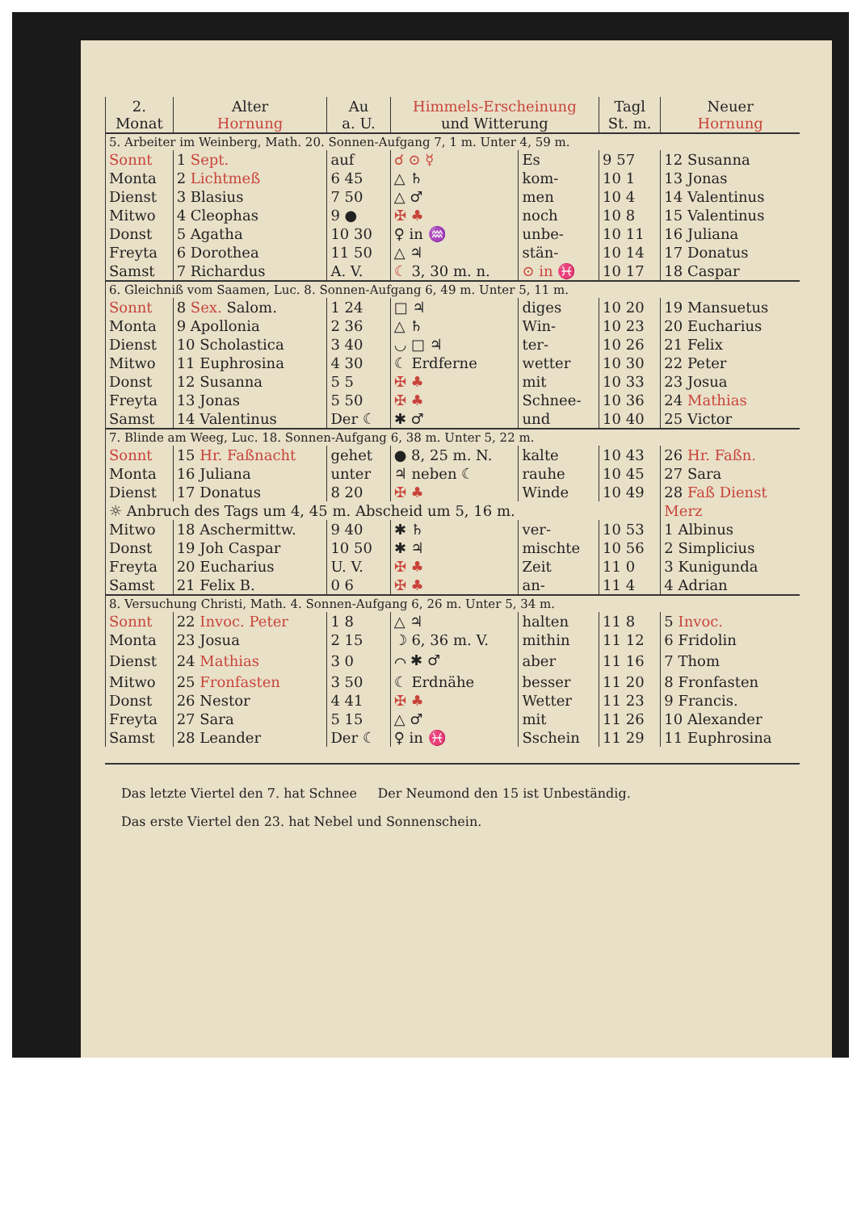| 2. Monat | Alter Hornung | Au a. U. | Himmels-Erscheinung und Witterung | | Tagl St. m. | Neuer Hornung |
| --- | --- | --- | --- | --- | --- | --- |
| 5. Arbeiter im Weinberg, Math. 20. Sonnen-Aufgang 7, 1 m. Unter 4, 59 m. | | | | | | |
| Sonnt | 1 Sept. | auf | ☌ ⊙ ☿ | Es | 9 57 | 12 Susanna |
| Monta | 2 Lichtmeß | 6 45 | △ ♄ | kom- | 10 1 | 13 Jonas |
| Dienst | 3 Blasius | 7 50 | △ ♂ | men | 10 4 | 14 Valentinus |
| Mitwo | 4 Cleophas | 9 ● | ✠ ♣ | noch | 10 8 | 15 Valentinus |
| Donst | 5 Agatha | 10 30 | ♀ in ♒ | unbe- | 10 11 | 16 Juliana |
| Freyta | 6 Dorothea | 11 50 | △ ♃ | stän- | 10 14 | 17 Donatus |
| Samst | 7 Richardus | A. V. | ☾ 3, 30 m. n. | ⊙ in ♓ | 10 17 | 18 Caspar |
| 6. Gleichniß vom Saamen, Luc. 8. Sonnen-Aufgang 6, 49 m. Unter 5, 11 m. | | | | | | |
| Sonnt | 8 Sex. Salom. | 1 24 | □ ♃ | diges | 10 20 | 19 Mansuetus |
| Monta | 9 Apollonia | 2 36 | △ ♄ | Win- | 10 23 | 20 Eucharius |
| Dienst | 10 Scholastica | 3 40 | ◡ □ ♃ | ter- | 10 26 | 21 Felix |
| Mitwo | 11 Euphrosina | 4 30 | ☾ Erdferne | wetter | 10 30 | 22 Peter |
| Donst | 12 Susanna | 5 5 | ✠ ♣ | mit | 10 33 | 23 Josua |
| Freyta | 13 Jonas | 5 50 | ✠ ♣ | Schnee- | 10 36 | 24 Mathias |
| Samst | 14 Valentinus | Der ☾ | ✱ ♂ | und | 10 40 | 25 Victor |
| 7. Blinde am Weeg, Luc. 18. Sonnen-Aufgang 6, 38 m. Unter 5, 22 m. | | | | | | |
| Sonnt | 15 Hr. Faßnacht | gehet | ● 8, 25 m. N. | kalte | 10 43 | 26 Hr. Faßn. |
| Monta | 16 Juliana | unter | ♃ neben ☾ | rauhe | 10 45 | 27 Sara |
| Dienst | 17 Donatus | 8 20 | ✠ ♣ | Winde | 10 49 | 28 Faß Dienst |
| ☼ Anbruch des Tags um 4, 45 m. Abscheid um 5, 16 m. | | | | | | Merz |
| Mitwo | 18 Aschermittw. | 9 40 | ✱ ♄ | ver- | 10 53 | 1 Albinus |
| Donst | 19 Joh Caspar | 10 50 | ✱ ♃ | mischte | 10 56 | 2 Simplicius |
| Freyta | 20 Eucharius | U. V. | ✠ ♣ | Zeit | 11 0 | 3 Kunigunda |
| Samst | 21 Felix B. | 0 6 | ✠ ♣ | an- | 11 4 | 4 Adrian |
| 8. Versuchung Christi, Math. 4. Sonnen-Aufgang 6, 26 m. Unter 5, 34 m. | | | | | | |
| Sonnt | 22 Invoc. Peter | 1 8 | △ ♃ | halten | 11 8 | 5 Invoc. |
| Monta | 23 Josua | 2 15 | ☽ 6, 36 m. V. | mithin | 11 12 | 6 Fridolin |
| Dienst | 24 Mathias | 3 0 | ⌒ ✱ ♂ | aber | 11 16 | 7 Thom |
| Mitwo | 25 Fronfasten | 3 50 | ☾ Erdnähe | besser | 11 20 | 8 Fronfasten |
| Donst | 26 Nestor | 4 41 | ✠ ♣ | Wetter | 11 23 | 9 Francis. |
| Freyta | 27 Sara | 5 15 | △ ♂ | mit | 11 26 | 10 Alexander |
| Samst | 28 Leander | Der ☾ | ♀ in ♓ | Sschein | 11 29 | 11 Euphrosina |
Das letzte Viertel den 7. hat Schnee Der Neumond den 15 ist Unbeständig.
Das erste Viertel den 23. hat Nebel und Sonnenschein.